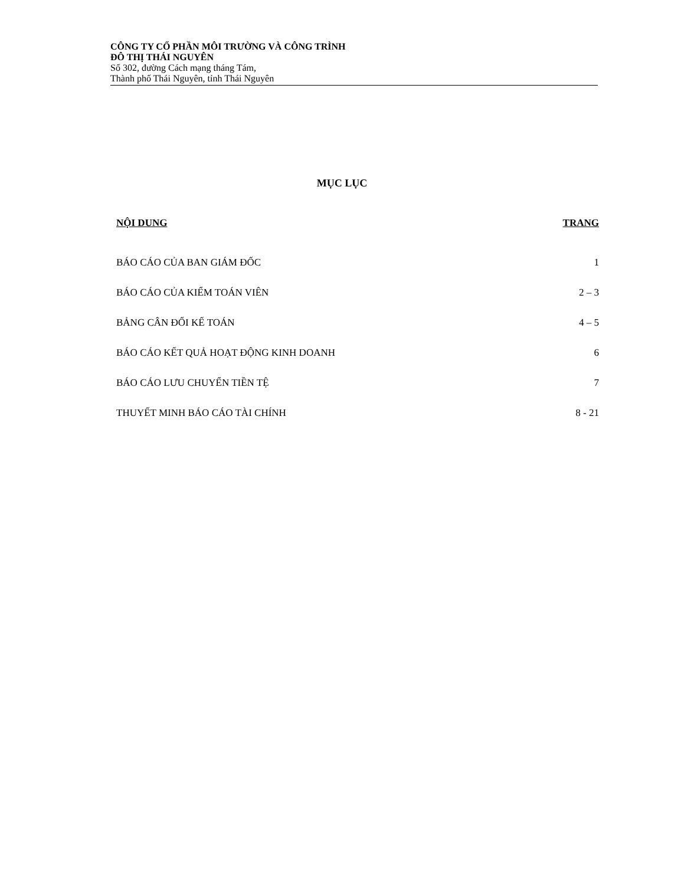CÔNG TY CỔ PHẦN MÔI TRƯỜNG VÀ CÔNG TRÌNH
ĐÔ THỊ THÁI NGUYÊN
Số 302, đường Cách mạng tháng Tám,
Thành phố Thái Nguyên, tỉnh Thái Nguyên
MỤC LỤC
NỘI DUNG TRANG
BÁO CÁO CỦA BAN GIÁM ĐỐC 1
BÁO CÁO CỦA KIỂM TOÁN VIÊN 2 – 3
BẢNG CÂN ĐỐI KẾ TOÁN 4 – 5
BÁO CÁO KẾT QUẢ HOẠT ĐỘNG KINH DOANH 6
BÁO CÁO LƯU CHUYỂN TIỀN TỆ 7
THUYẾT MINH BÁO CÁO TÀI CHÍNH 8 - 21